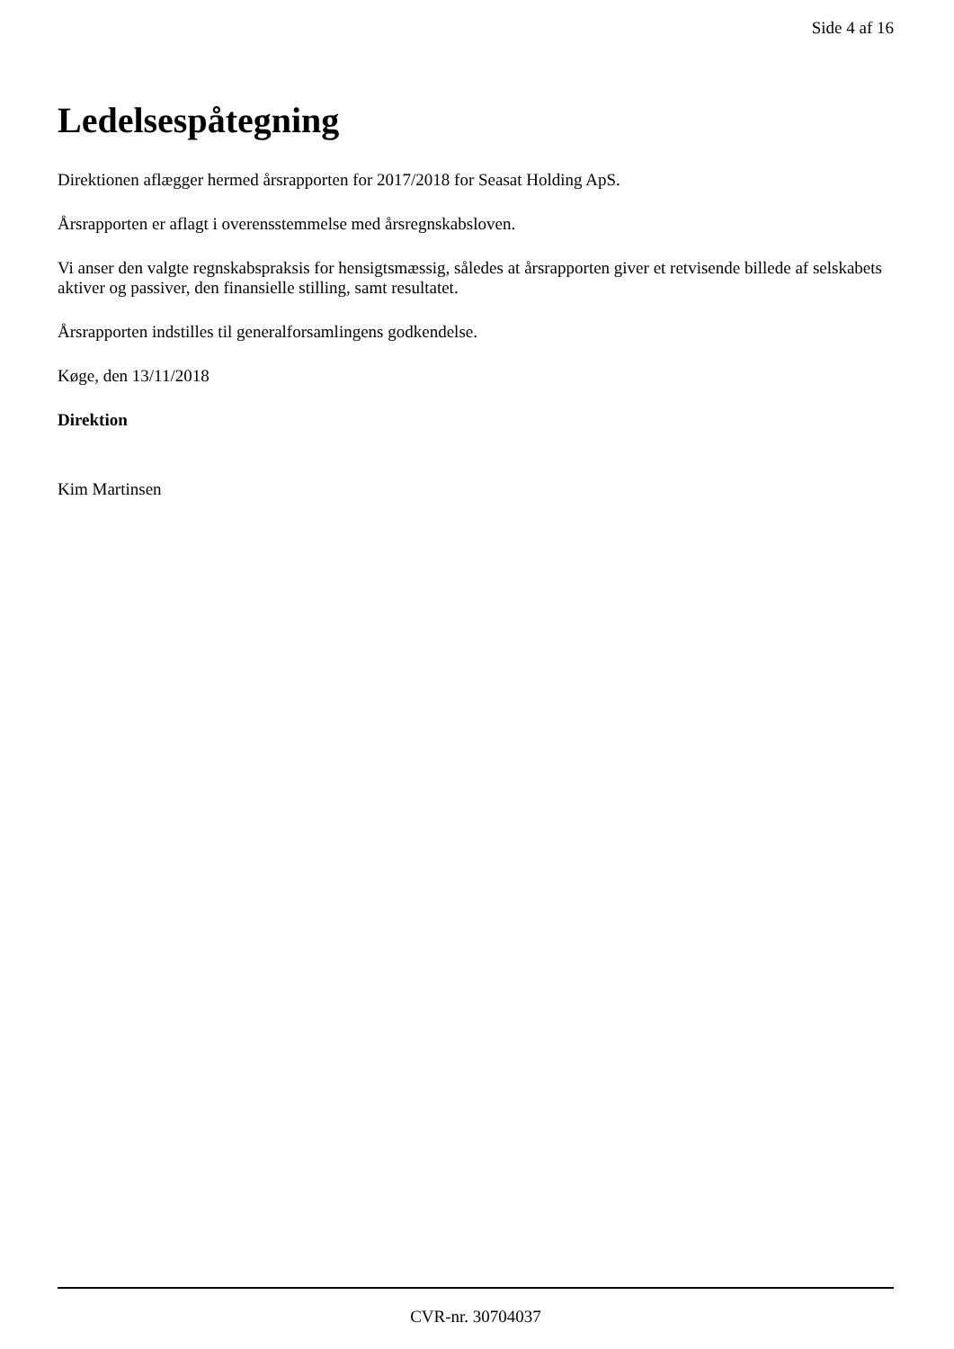Side 4 af 16
Ledelsespåtegning
Direktionen aflægger hermed årsrapporten for 2017/2018 for Seasat Holding ApS.
Årsrapporten er aflagt i overensstemmelse med årsregnskabsloven.
Vi anser den valgte regnskabspraksis for hensigtsmæssig, således at årsrapporten giver et retvisende billede af selskabets aktiver og passiver, den finansielle stilling, samt resultatet.
Årsrapporten indstilles til generalforsamlingens godkendelse.
Køge, den 13/11/2018
Direktion
Kim Martinsen
CVR-nr. 30704037